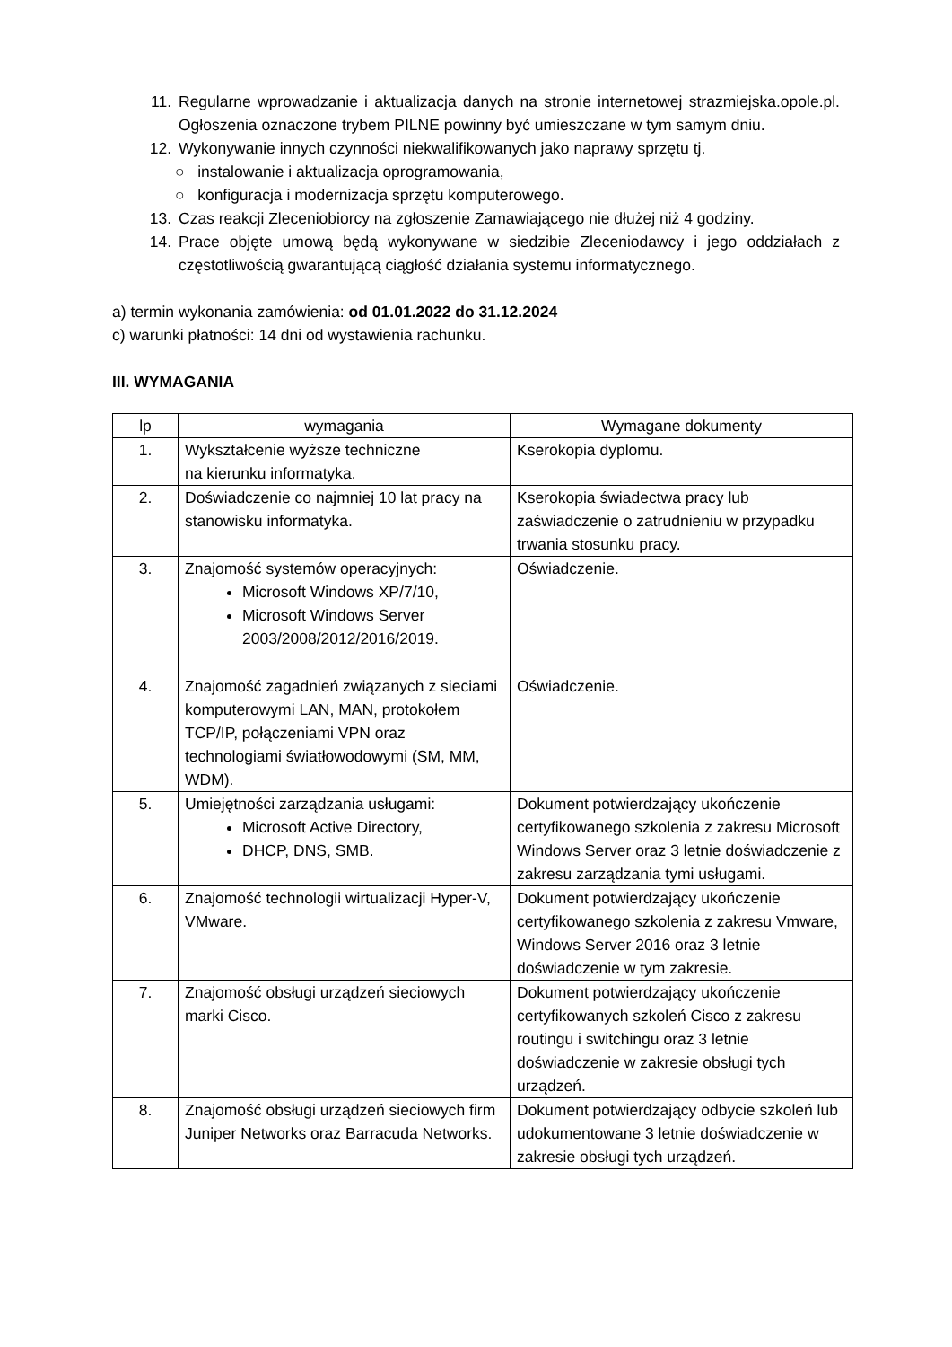11. Regularne wprowadzanie i aktualizacja danych na stronie internetowej strazmiejska.opole.pl. Ogłoszenia oznaczone trybem PILNE powinny być umieszczane w tym samym dniu.
12. Wykonywanie innych czynności niekwalifikowanych jako naprawy sprzętu tj.
○ instalowanie i aktualizacja oprogramowania,
○ konfiguracja i modernizacja sprzętu komputerowego.
13. Czas reakcji Zleceniobiorcy na zgłoszenie Zamawiającego nie dłużej niż 4 godziny.
14. Prace objęte umową będą wykonywane w siedzibie Zleceniodawcy i jego oddziałach z częstotliwością gwarantującą ciągłość działania systemu informatycznego.
a) termin wykonania zamówienia: od 01.01.2022 do 31.12.2024
c) warunki płatności: 14 dni od wystawienia rachunku.
III. WYMAGANIA
| lp | wymagania | Wymagane dokumenty |
| --- | --- | --- |
| 1. | Wykształcenie wyższe techniczne na kierunku informatyka. | Kserokopia dyplomu. |
| 2. | Doświadczenie co najmniej 10 lat pracy na stanowisku informatyka. | Kserokopia świadectwa pracy lub zaświadczenie o zatrudnieniu w przypadku trwania stosunku pracy. |
| 3. | Znajomość systemów operacyjnych: Microsoft Windows XP/7/10, Microsoft Windows Server 2003/2008/2012/2016/2019. | Oświadczenie. |
| 4. | Znajomość zagadnień związanych z sieciami komputerowymi LAN, MAN, protokołem TCP/IP, połączeniami VPN oraz technologiami światłowodowymi (SM, MM, WDM). | Oświadczenie. |
| 5. | Umiejętności zarządzania usługami: Microsoft Active Directory, DHCP, DNS, SMB. | Dokument potwierdzający ukończenie certyfikowanego szkolenia z zakresu Microsoft Windows Server oraz 3 letnie doświadczenie z zakresu zarządzania tymi usługami. |
| 6. | Znajomość technologii wirtualizacji Hyper-V, VMware. | Dokument potwierdzający ukończenie certyfikowanego szkolenia z zakresu Vmware, Windows Server 2016 oraz 3 letnie doświadczenie w tym zakresie. |
| 7. | Znajomość obsługi urządzeń sieciowych marki Cisco. | Dokument potwierdzający ukończenie certyfikowanych szkoleń Cisco z zakresu routingu i switchingu oraz 3 letnie doświadczenie w zakresie obsługi tych urządzeń. |
| 8. | Znajomość obsługi urządzeń sieciowych firm Juniper Networks oraz Barracuda Networks. | Dokument potwierdzający odbycie szkoleń lub udokumentowane 3 letnie doświadczenie w zakresie obsługi tych urządzeń. |